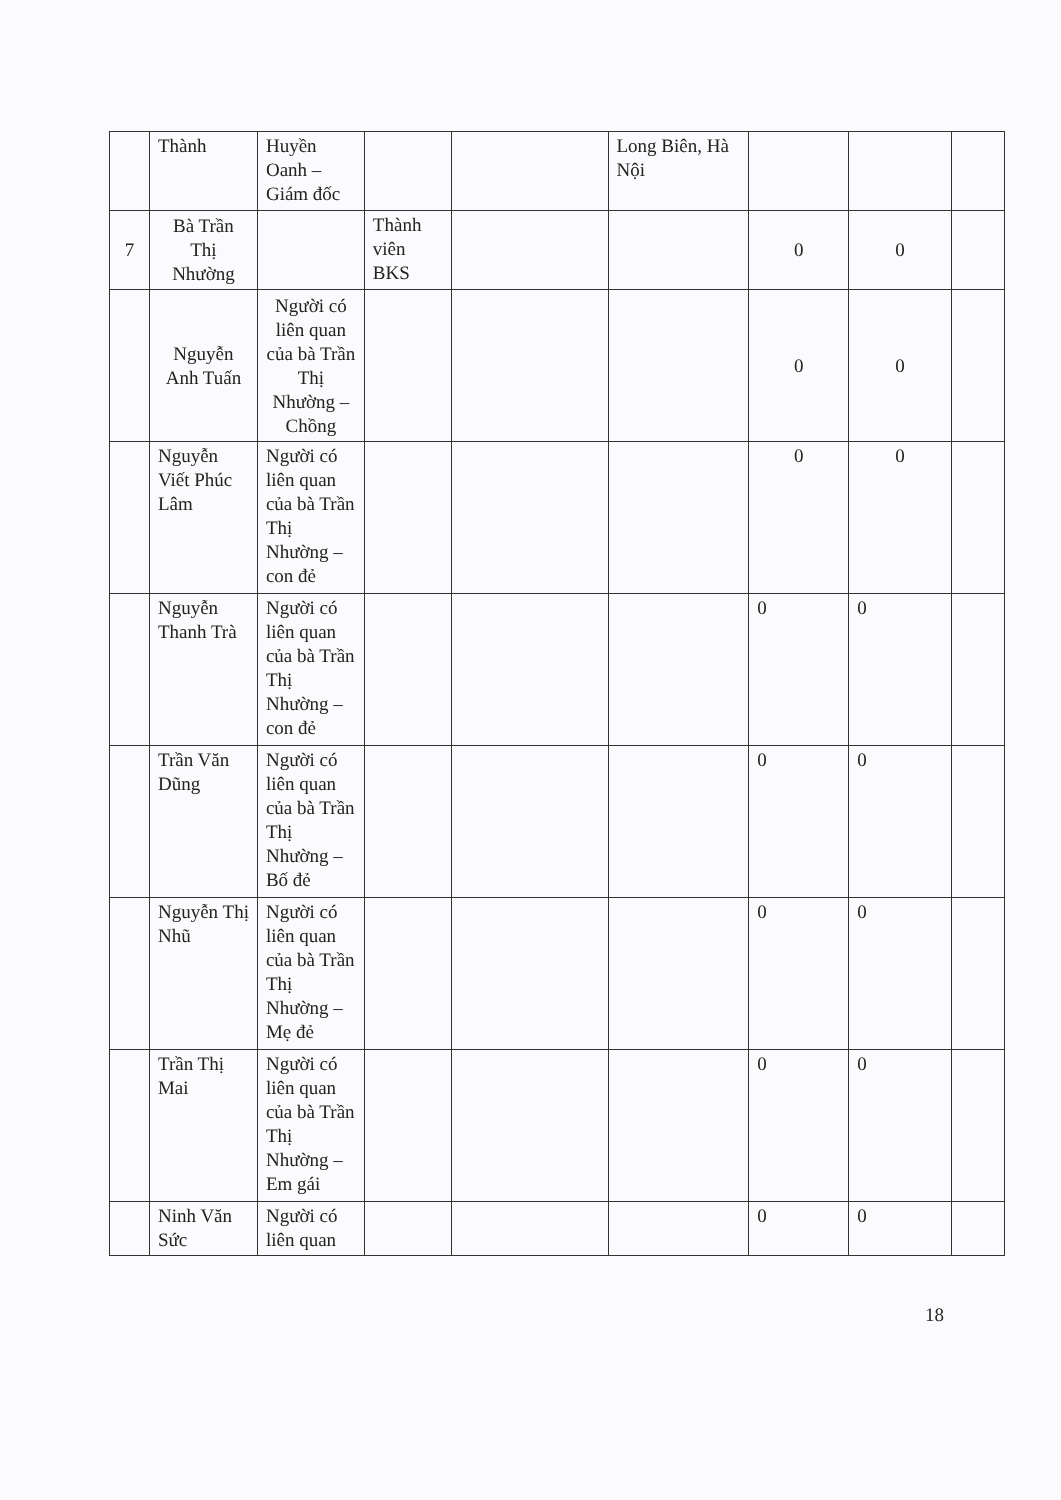| | Thành | Huyền Oanh – Giám đốc | | | Long Biên, Hà Nội | | | |
| 7 | Bà Trần Thị Nhường | | Thành viên BKS | | | 0 | 0 | |
| | Nguyễn Anh Tuấn | Người có liên quan của bà Trần Thị Nhường – Chồng | | | | 0 | 0 | |
| | Nguyễn Viết Phúc Lâm | Người có liên quan của bà Trần Thị Nhường – con đẻ | | | | 0 | 0 | |
| | Nguyễn Thanh Trà | Người có liên quan của bà Trần Thị Nhường – con đẻ | | | | 0 | 0 | |
| | Trần Văn Dũng | Người có liên quan của bà Trần Thị Nhường – Bố đẻ | | | | 0 | 0 | |
| | Nguyễn Thị Nhũ | Người có liên quan của bà Trần Thị Nhường – Mẹ đẻ | | | | 0 | 0 | |
| | Trần Thị Mai | Người có liên quan của bà Trần Thị Nhường – Em gái | | | | 0 | 0 | |
| | Ninh Văn Sức | Người có liên quan | | | | 0 | 0 | |
18